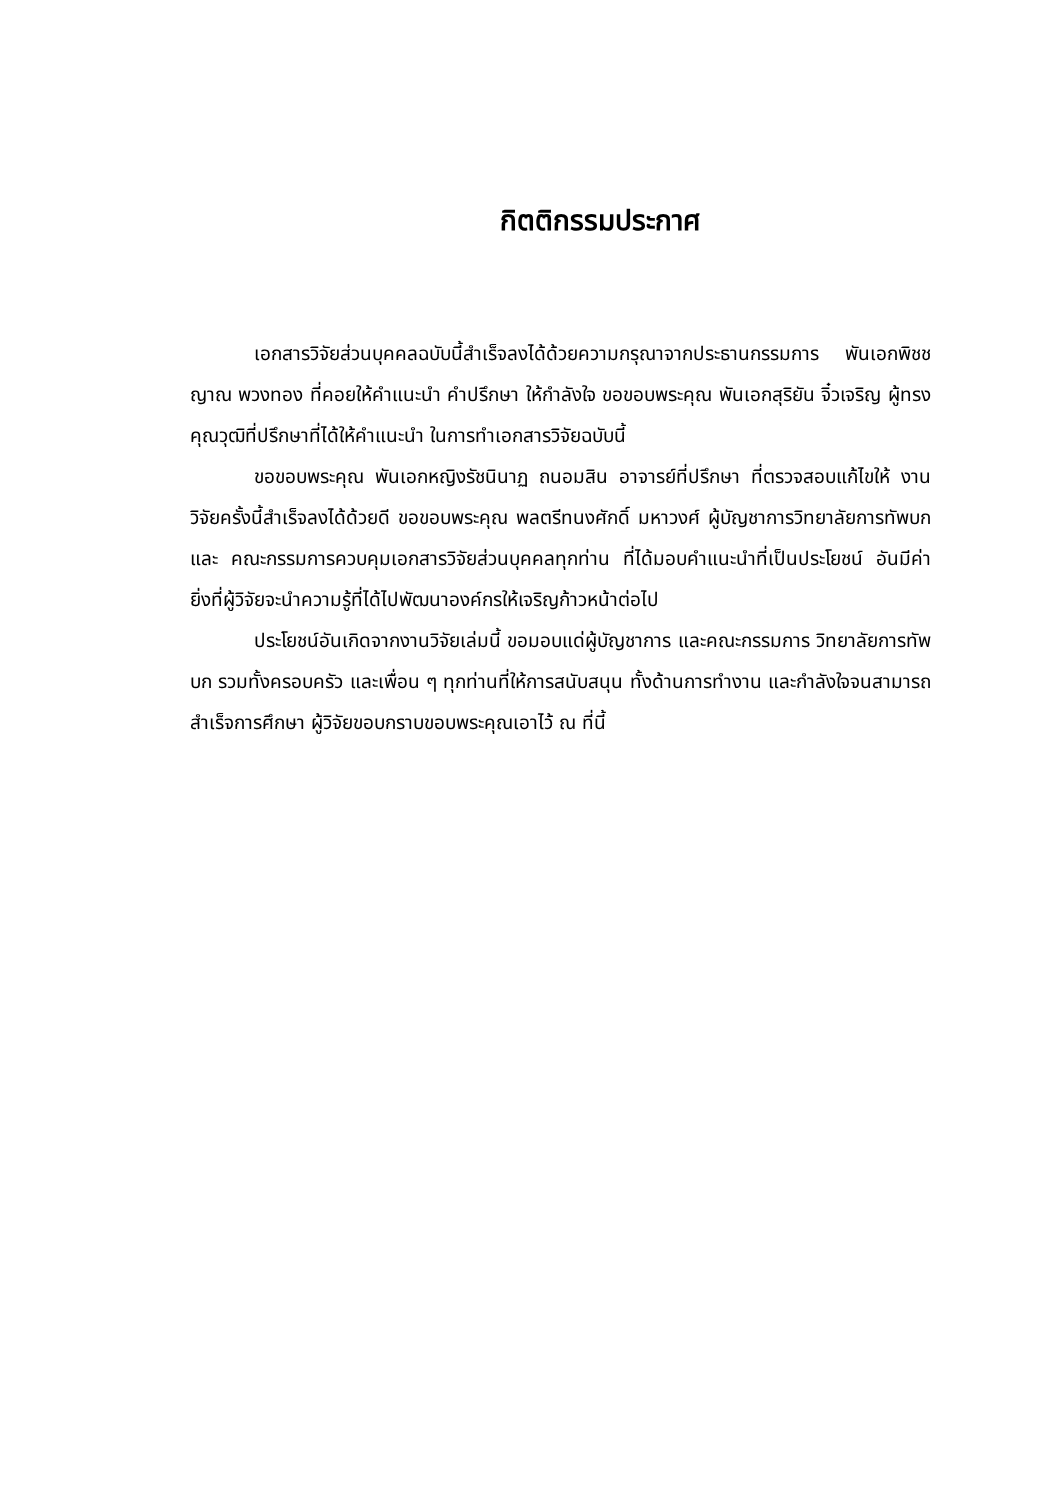กิตติกรรมประกาศ
เอกสารวิจัยส่วนบุคคลฉบับนี้สำเร็จลงได้ด้วยความกรุณาจากประธานกรรมการ พันเอกพิชชญาณ พวงทอง ที่คอยให้คำแนะนำ คำปรึกษา ให้กำลังใจ ขอขอบพระคุณ พันเอกสุริยัน จิ๋วเจริญ ผู้ทรงคุณวุฒิที่ปรึกษาที่ได้ให้คำแนะนำ ในการทำเอกสารวิจัยฉบับนี้
ขอขอบพระคุณ พันเอกหญิงรัชนินาฏ ถนอมสิน อาจารย์ที่ปรึกษา ที่ตรวจสอบแก้ไขให้ งานวิจัยครั้งนี้สำเร็จลงได้ด้วยดี ขอขอบพระคุณ พลตรีทนงศักดิ์ มหาวงศ์ ผู้บัญชาการวิทยาลัยการทัพบกและ คณะกรรมการควบคุมเอกสารวิจัยส่วนบุคคลทุกท่าน ที่ได้มอบคำแนะนำที่เป็นประโยชน์ อันมีค่ายิ่งที่ผู้วิจัยจะนำความรู้ที่ได้ไปพัฒนาองค์กรให้เจริญก้าวหน้าต่อไป
ประโยชน์อันเกิดจากงานวิจัยเล่มนี้ ขอมอบแด่ผู้บัญชาการ และคณะกรรมการ วิทยาลัยการทัพบก รวมทั้งครอบครัว และเพื่อน ๆ ทุกท่านที่ให้การสนับสนุน ทั้งด้านการทำงาน และกำลังใจจนสามารถสำเร็จการศึกษา ผู้วิจัยขอบกราบขอบพระคุณเอาไว้ ณ ที่นี้